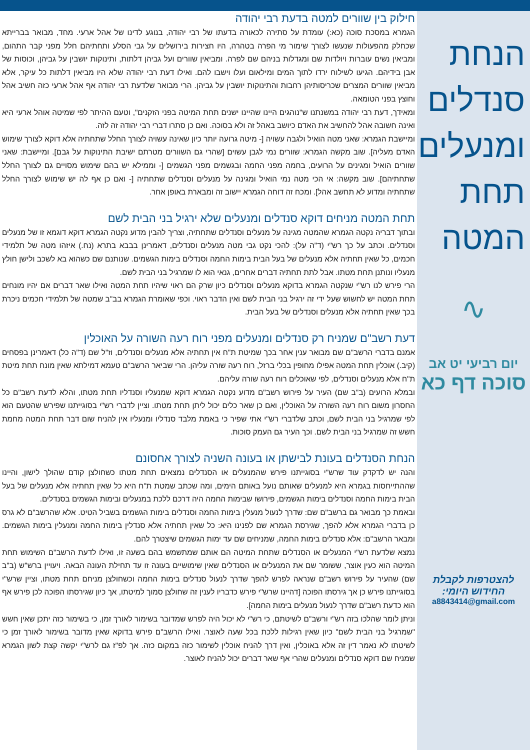הנחת סנדלים ומנעלים תחת המטה
∿
יום רביעי יט אב
סוכה דף כא
להצטרפות לקבלת
החידוש היומי:
a8843414@gmail.com
חילוק בין שוורים למטה בדעת רבי יהודה
הגמרא במסכת סוכה (כא:) עומדת על סתירה לכאורה בדעתו של רבי יהודה, בנוגע לדינו של אהל ארעי. מחד, מבואר בברייתא שכחלק מהפעולות שנעשו לצורך שימור מי הפרה בטהרה, היו חצירות בירושלים על גבי הסלע ותחתיהם חלל מפני קבר התהום, ומביאין נשים עוברות ויולדות שם ומגדלות בניהם שם לפרה. ומביאין שוורים ועל גביהן דלתות, ותינוקות יושבין על גביהן, וכוסות של אבן בידיהם. הגיעו לשילוח ירדו לתוך המים ומילאום ועלו וישבו להם. ואילו דעת רבי יהודה שלא היו מביאין דלתות כל עיקר, אלא מביאין שוורים המצרים שכריסותיהן רחבות והתינוקות יושבין על גביהן. הרי מבואר שלדעת רבי יהודה אף אהל ארעי כזה חשיב אהל וחוצץ בפני הטומאה.
ומאידך, דעת רבי יהודה במשנתנו ש"נוהגים היינו שהיינו ישנים תחת המיטה בפני הזקנים", וטעם ההיתר לפי שמיטה אוהל ארעי היא ואינה חשובה אהל להחשיב את האדם כיושב באהל זה ולא בסוכה. ואם כן סתרו דברי רבי יהודה זה לזה.
ומיישבת הגמרא: שאני מטה הואיל ולגבה עשויה [- מיטה גרועה יותר כיון שאינה עשויה לצורך החלל שתחתיה אלא דוקא לצורך שימוש האדם מעליה]. שוב מקשה הגמרא: שוורים נמי לגבן עשוים [שהרי גם השוורים מטרתם ישיבת התינוקות על גבם]. ומיישבת: שאני שוורים הואיל ומגינים על הרועים, בחמה מפני החמה ובגשמים מפני הגשמים [- וממילא יש בהם שימוש מסויים גם לצורך החלל שתחתיהם]. שוב מקשה: אי הכי מטה נמי הואיל ומגינה על מנעלים וסנדלים שתחתיה [- ואם כן אף לה יש שימוש לצורך החלל שתחתיה ומדוע לא תחשב אהל]. ומכח זה דוחה הגמרא יישוב זה ומבארת באופן אחר.
תחת המטה מניחים דוקא סנדלים ומנעלים שלא ירגיל בני הבית לשם
ובתוך דבריה נקטה הגמרא שהמטה מגינה על מנעלים וסנדלים שתחתיה, וצריך להבין מדוע נקטה הגמרא דוקא דוגמא זו של מנעלים וסנדלים. וכתב על כך רש"י (ד"ה על): להכי נקט גבי מטה מנעלים וסנדלים, דאמרינן בבבא בתרא (נח.) איזהו מטה של תלמידי חכמים, כל שאין תחתיה אלא מנעלים של בעל הבית בימות החמה וסנדלים בימות הגשמים. שנותנם שם כשהוא בא לשכב ולישן חולץ מנעליו ונותנן תחת מטתו. אבל לתת תחתיה דברים אחרים, גנאי הוא לו שמרגיל בני הבית לשם.
הרי פירש לנו רש"י שנקטה הגמרא בדוקא מנעלים וסנדלים כיון שרק הם ראוי שיהיו תחת המטה ואילו שאר דברים אם יהיו מונחים תחת המטה יש לחשוש שעל ידי זה ירגיל בני הבית לשם ואין הדבר ראוי. וכפי שאומרת הגמרא בב"ב שמטה של תלמידי חכמים ניכרת בכך שאין תחתיה אלא מנעלים וסנדלים של בעל הבית.
דעת רשב"ם שמניח רק סנדלים ומנעלים מפני רוח רעה השורה על האוכלין
אמנם בדברי הרשב"ם שם מבואר ענין אחר בכך שמיטת ת"ח אין תחתיה אלא מנעלים וסנדלים, וז"ל שם (ד"ה כל) דאמרינן בפסחים (קיב.) אוכלין תחת המטה אפילו מחופין בכלי ברזל, רוח רעה שורה עליהן. הרי שביאר הרשב"ם טעמא דמילתא שאין מונח תחת מיטת ת"ח אלא מנעלים וסנדלים, לפי שאוכלים רוח רעה שורה עליהם.
ובמלא הרועים (ב"ב שם) העיר על פירוש רשב"ם מדוע נקטה הגמרא דוקא שמנעליו וסנדליו תחת מטתו, והלא לדעת רשב"ם כל החסרון משום רוח רעה השורה על האוכלין, ואם כן שאר כלים יכול ליתן תחת מטתו. וציין לדברי רש"י בסוגייתנו שפירש שהטעם הוא לפי שמרגיל בני הבית לשם, וכתב שלדברי רש"י אתי שפיר כי באמת מלבד סנדליו ומנעליו אין להניח שום דבר תחת המטה מחמת חשש זה שמרגיל בני הבית לשם. וכך העיר גם העמק סוכות.
הנחת הסנדלים בעונת לבישתן או בעונה השניה לצורך אחסונם
והנה יש לדקדק עוד שרש"י בסוגייתנו פירש שהמנעלים או הסנדלים נמצאים תחת מטתו כשחולצן קודם שהולך לישון, והיינו שההתייחסות בגמרא היא למנעלים שאותם נועל באותם הימים, ומה שכתב שמטת ת"ח היא כל שאין תחתיה אלא מנעלים של בעל הבית בימות החמה וסנדלים בימות הגשמים, פירושו שבימות החמה היה דרכם ללכת במנעלים ובימות הגשמים בסנדלים.
ובאמת כך מבואר גם ברשב"ם שם: שדרך לנעול מנעלין בימות החמה וסנדלים בימות הגשמים בשביל הטיט. אלא שהרשב"ם לא גרס כן בדברי הגמרא אלא להפך, שגירסת הגמרא שם לפנינו היא: כל שאין תחתיה אלא סנדלין בימות החמה ומנעלין בימות הגשמים. ומבאר הרשב"ם: אלא סנדלים בימות החמה, שמניחים שם עד ימות הגשמים שיצטרך להם.
נמצא שלדעת רש"י המנעלים או הסנדלים שתחת המיטה הם אותם שמתשמש בהם בשעה זו, ואילו לדעת הרשב"ם השימוש תחת המיטה הוא כעין אוצר, ששומר שם את המנעלים או הסנדלים שאין שימושיים בעונה זו עד תחילת העונה הבאה. ויעויין ברש"ש (ב"ב שם) שהעיר על פירוש רשב"ם שנראה לפרש להפך שדרך לנעול סנדלים בימות החמה וכשחולצן מניחם תחת מטתו, וציין שרש"י בסוגייתנו פירש כן אך גירסתו הפוכה [דהיינו שרש"י פירש כדבריו לענין זה שחולצן סמוך למיטתו, אך כיון שגירסתו הפוכה לכן פירש אף הוא כדעת רשב"ם שדרך לנעול מנעלים בימות החמה].
וניתן לומר שהלכו בזה רש"י ורשב"ם לשיטתם, כי רש"י לא יכול היה לפרש שמדובר בשימור לאורך זמן, כי בשימור כזה יתכן שאין חשש "שמרגיל בני הבית לשם" כיון שאין רגילות ללכת בכל שעה לאוצר. ואילו הרשב"ם פירש בדוקא שאין מדובר בשימור לאורך זמן כי לשיטתו לא נאמר דין זה אלא באוכלין, ואין דרך להניח אוכלין לשימור כזה במקום כזה. אך לפ"ז גם לרש"י יקשה קצת לשון הגמרא שמניח שם דוקא סנדלים ומנעלים שהרי אף שאר דברים יכול להניח לאוצר.